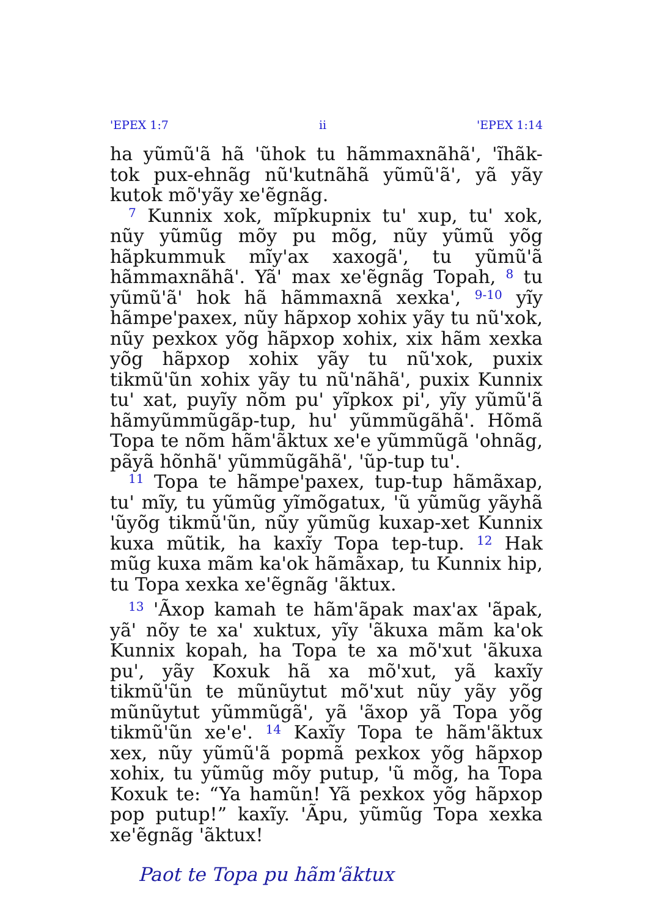'EPEX 1:7 ii 'EPEX 1:14
ha yũmũ'ã hã 'ũhok tu hãmmaxnãhã', 'ĩhãk-tok pux-ehnãg nũ'kutnãhã yũmũ'ã', yã yãy kutok mõ'yãy xe'ẽgnãg.
<sup>7</sup> Kunnix xok, mĩpkupnix tu' xup, tu' xok, nũy yũmũg mõy pu mõg, nũy yũmũ yõg hãpkummuk mĩy'ax xaxogã', tu yũmũ'ã hãmmaxnãhã'. Yã' max xe'ẽgnãg Topah, <sup>8</sup> tu yũmũ'ã' hok hã hãmmaxnã xexka', <sup>9-10</sup> yĩy hãmpe'paxex, nũy hãpxop xohix yãy tu nũ'xok, nũy pexkox yõg hãpxop xohix, xix hãm xexka yõg hãpxop xohix yãy tu nũ'xok, puxix tikmũ'ũn xohix yãy tu nũ'nãhã', puxix Kunnix tu' xat, puyĩy nõm pu' yĩpkox pi', yĩy yũmũ'ã hãmyũmmũgãp-tup, hu' yũmmũgãhã'. Hõmã Topa te nõm hãm'ãktux xe'e yũmmũgã 'ohnãg, pãyã hõnhã' yũmmũgãhã', 'ũp-tup tu'.
<sup>11</sup> Topa te hãmpe'paxex, tup-tup hãmãxap, tu' mĩy, tu yũmũg yĩmõgatux, 'ũ yũmũg yãyhã 'ũyõg tikmũ'ũn, nũy yũmũg kuxap-xet Kunnix kuxa mũtik, ha kaxĩy Topa tep-tup. <sup>12</sup> Hak mũg kuxa mãm ka'ok hãmãxap, tu Kunnix hip, tu Topa xexka xe'ẽgnãg 'ãktux.
<sup>13</sup> 'Ãxop kamah te hãm'ãpak max'ax 'ãpak, yã' nõy te xa' xuktux, yĩy 'ãkuxa mãm ka'ok Kunnix kopah, ha Topa te xa mõ'xut 'ãkuxa pu', yãy Koxuk hã xa mõ'xut, yã kaxĩy tikmũ'ũn te mũnũytut mõ'xut nũy yãy yõg mũnũytut yũmmũgã', yã 'ãxop yã Topa yõg tikmũ'ũn xe'e'. <sup>14</sup> Kaxĩy Topa te hãm'ãktux xex, nũy yũmũ'ã popmã pexkox yõg hãpxop xohix, tu yũmũg mõy putup, 'ũ mõg, ha Topa Koxuk te: “Ya hamũn! Yã pexkox yõg hãpxop pop putup!” kaxĩy. 'Ãpu, yũmũg Topa xexka xe'ẽgnãg 'ãktux!
Paot te Topa pu hãm'ãktux